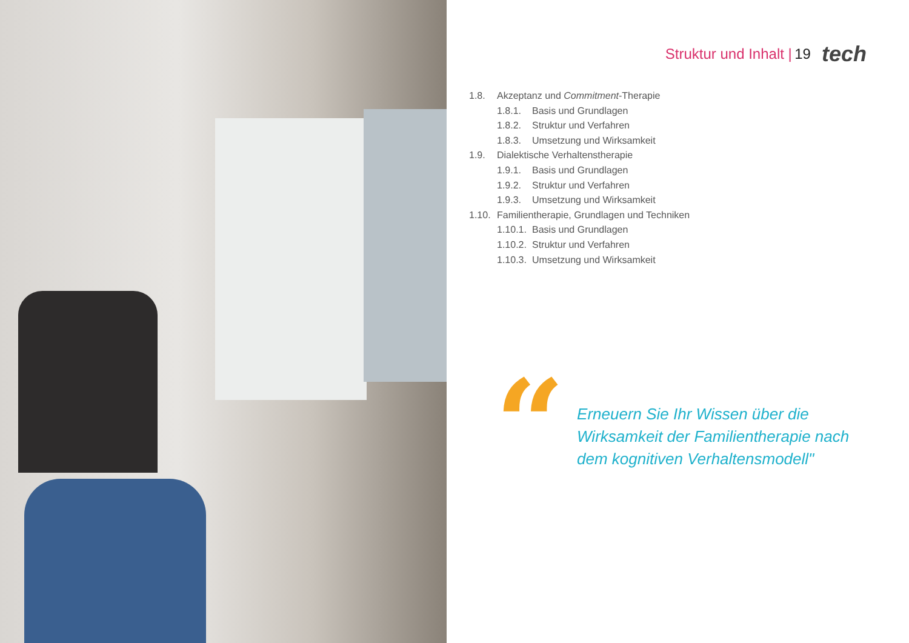Struktur und Inhalt | 19 tech
1.8. Akzeptanz und Commitment-Therapie
1.8.1. Basis und Grundlagen
1.8.2. Struktur und Verfahren
1.8.3. Umsetzung und Wirksamkeit
1.9. Dialektische Verhaltenstherapie
1.9.1. Basis und Grundlagen
1.9.2. Struktur und Verfahren
1.9.3. Umsetzung und Wirksamkeit
1.10. Familientherapie, Grundlagen und Techniken
1.10.1. Basis und Grundlagen
1.10.2. Struktur und Verfahren
1.10.3. Umsetzung und Wirksamkeit
“
Erneuern Sie Ihr Wissen über die Wirksamkeit der Familientherapie nach dem kognitiven Verhaltensmodell"